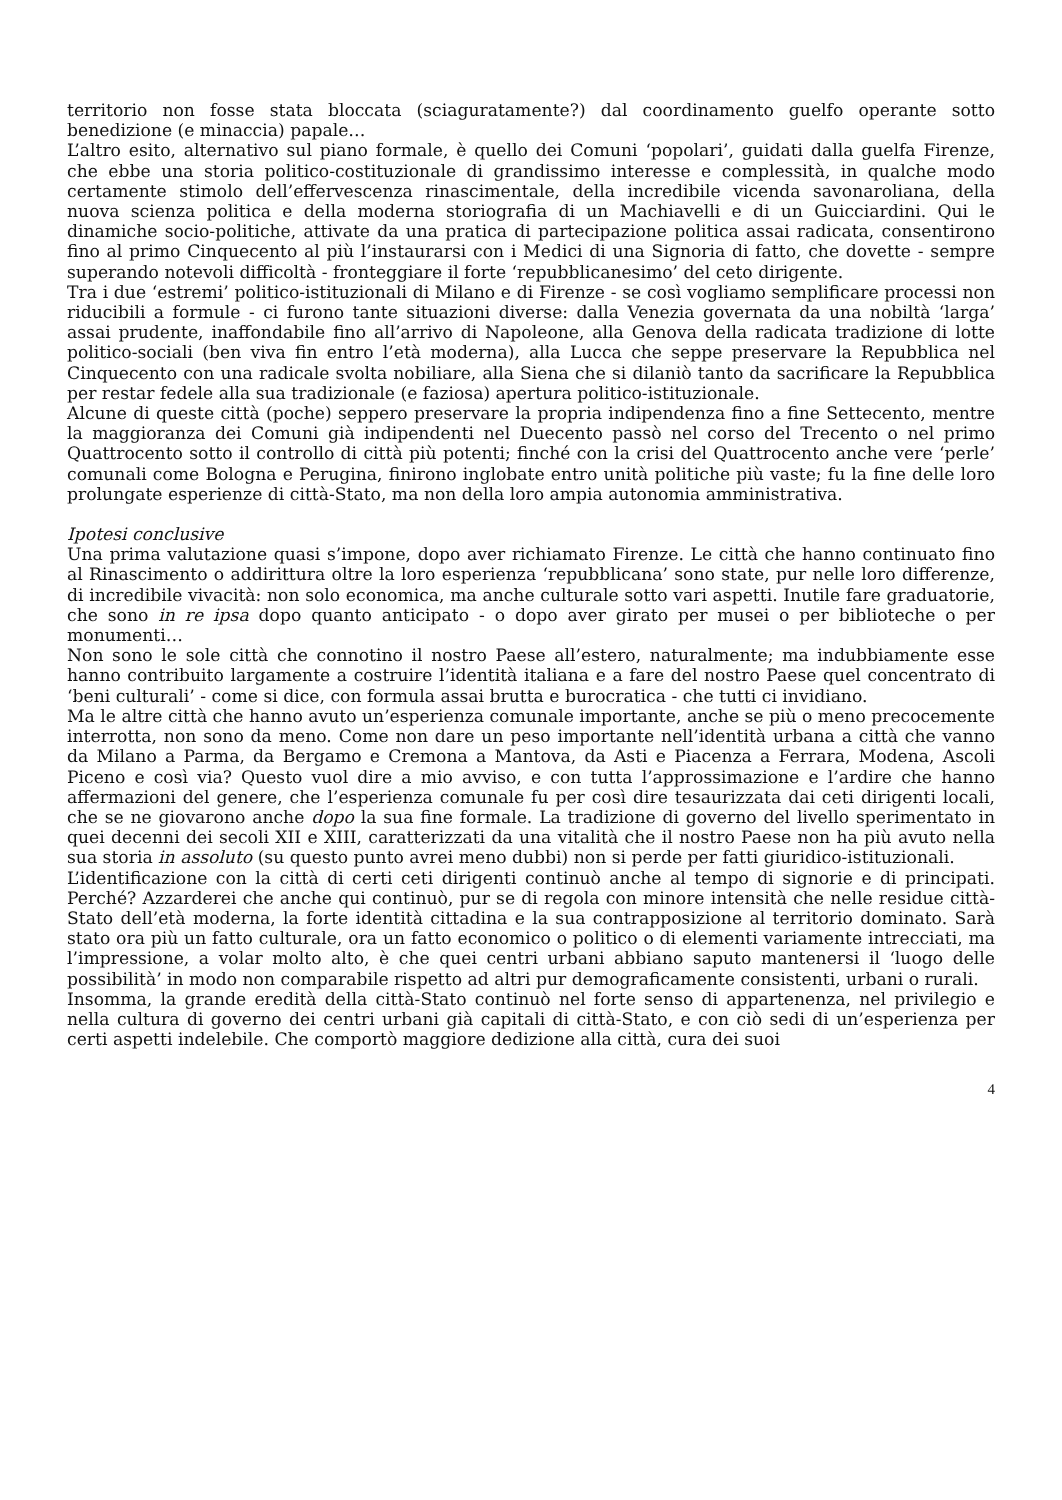territorio non fosse stata bloccata (sciaguratamente?) dal coordinamento guelfo operante sotto benedizione (e minaccia) papale…
L’altro esito, alternativo sul piano formale, è quello dei Comuni ‘popolari’, guidati dalla guelfa Firenze, che ebbe una storia politico-costituzionale di grandissimo interesse e complessità, in qualche modo certamente stimolo dell’effervescenza rinascimentale, della incredibile vicenda savonaroliana, della nuova scienza politica e della moderna storiografia di un Machiavelli e di un Guicciardini. Qui le dinamiche socio-politiche, attivate da una pratica di partecipazione politica assai radicata, consentirono fino al primo Cinquecento al più l’instaurarsi con i Medici di una Signoria di fatto, che dovette - sempre superando notevoli difficoltà - fronteggiare il forte ‘repubblicanesimo’ del ceto dirigente.
Tra i due ‘estremi’ politico-istituzionali di Milano e di Firenze - se così vogliamo semplificare processi non riducibili a formule - ci furono tante situazioni diverse: dalla Venezia governata da una nobiltà ‘larga’ assai prudente, inaffondabile fino all’arrivo di Napoleone, alla Genova della radicata tradizione di lotte politico-sociali (ben viva fin entro l’età moderna), alla Lucca che seppe preservare la Repubblica nel Cinquecento con una radicale svolta nobiliare, alla Siena che si dilaniò tanto da sacrificare la Repubblica per restar fedele alla sua tradizionale (e faziosa) apertura politico-istituzionale.
Alcune di queste città (poche) seppero preservare la propria indipendenza fino a fine Settecento, mentre la maggioranza dei Comuni già indipendenti nel Duecento passò nel corso del Trecento o nel primo Quattrocento sotto il controllo di città più potenti; finché con la crisi del Quattrocento anche vere ‘perle’ comunali come Bologna e Perugina, finirono inglobate entro unità politiche più vaste; fu la fine delle loro prolungate esperienze di città-Stato, ma non della loro ampia autonomia amministrativa.
Ipotesi conclusive
Una prima valutazione quasi s’impone, dopo aver richiamato Firenze. Le città che hanno continuato fino al Rinascimento o addirittura oltre la loro esperienza ‘repubblicana’ sono state, pur nelle loro differenze, di incredibile vivacità: non solo economica, ma anche culturale sotto vari aspetti. Inutile fare graduatorie, che sono in re ipsa dopo quanto anticipato - o dopo aver girato per musei o per biblioteche o per monumenti…
Non sono le sole città che connotino il nostro Paese all’estero, naturalmente; ma indubbiamente esse hanno contribuito largamente a costruire l’identità italiana e a fare del nostro Paese quel concentrato di ‘beni culturali’ - come si dice, con formula assai brutta e burocratica - che tutti ci invidiano.
Ma le altre città che hanno avuto un’esperienza comunale importante, anche se più o meno precocemente interrotta, non sono da meno. Come non dare un peso importante nell’identità urbana a città che vanno da Milano a Parma, da Bergamo e Cremona a Mantova, da Asti e Piacenza a Ferrara, Modena, Ascoli Piceno e così via? Questo vuol dire a mio avviso, e con tutta l’approssimazione e l’ardire che hanno affermazioni del genere, che l’esperienza comunale fu per così dire tesaurizzata dai ceti dirigenti locali, che se ne giovarono anche dopo la sua fine formale. La tradizione di governo del livello sperimentato in quei decenni dei secoli XII e XIII, caratterizzati da una vitalità che il nostro Paese non ha più avuto nella sua storia in assoluto (su questo punto avrei meno dubbi) non si perde per fatti giuridico-istituzionali.
L’identificazione con la città di certi ceti dirigenti continuò anche al tempo di signorie e di principati. Perché? Azzarderei che anche qui continuò, pur se di regola con minore intensità che nelle residue città-Stato dell’età moderna, la forte identità cittadina e la sua contrapposizione al territorio dominato. Sarà stato ora più un fatto culturale, ora un fatto economico o politico o di elementi variamente intrecciati, ma l’impressione, a volar molto alto, è che quei centri urbani abbiano saputo mantenersi il ‘luogo delle possibilità’ in modo non comparabile rispetto ad altri pur demograficamente consistenti, urbani o rurali.
Insomma, la grande eredità della città-Stato continuò nel forte senso di appartenenza, nel privilegio e nella cultura di governo dei centri urbani già capitali di città-Stato, e con ciò sedi di un’esperienza per certi aspetti indelebile. Che comportò maggiore dedizione alla città, cura dei suoi
4